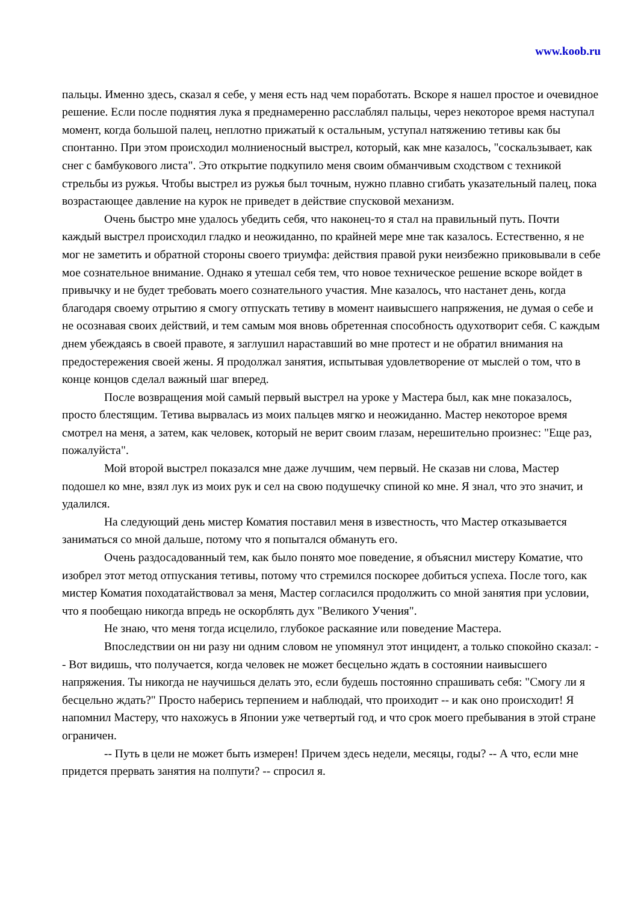www.koob.ru
пальцы. Именно здесь, сказал я себе, у меня есть над чем поработать. Вскоре я нашел простое и очевидное решение. Если после поднятия лука я преднамеренно расслаблял пальцы, через некоторое время наступал момент, когда большой палец, неплотно прижатый к остальным, уступал натяжению тетивы как бы спонтанно. При этом происходил молниеносный выстрел, который, как мне казалось, "соскальзывает, как снег с бамбукового листа". Это открытие подкупило меня своим обманчивым сходством с техникой стрельбы из ружья. Чтобы выстрел из ружья был точным, нужно плавно сгибать указательный палец, пока возрастающее давление на курок не приведет в действие спусковой механизм.
Очень быстро мне удалось убедить себя, что наконец-то я стал на правильный путь. Почти каждый выстрел происходил гладко и неожиданно, по крайней мере мне так казалось. Естественно, я не мог не заметить и обратной стороны своего триумфа: действия правой руки неизбежно приковывали в себе мое сознательное внимание. Однако я утешал себя тем, что новое техническое решение вскоре войдет в привычку и не будет требовать моего сознательного участия. Мне казалось, что настанет день, когда благодаря своему отрытию я смогу отпускать тетиву в момент наивысшего напряжения, не думая о себе и не осознавая своих действий, и тем самым моя вновь обретенная способность одухотворит себя. С каждым днем убеждаясь в своей правоте, я заглушил нараставший во мне протест и не обратил внимания на предостережения своей жены. Я продолжал занятия, испытывая удовлетворение от мыслей о том, что в конце концов сделал важный шаг вперед.
После возвращения мой самый первый выстрел на уроке у Мастера был, как мне показалось, просто блестящим. Тетива вырвалась из моих пальцев мягко и неожиданно. Мастер некоторое время смотрел на меня, а затем, как человек, который не верит своим глазам, нерешительно произнес: "Еще раз, пожалуйста".
Мой второй выстрел показался мне даже лучшим, чем первый. Не сказав ни слова, Мастер подошел ко мне, взял лук из моих рук и сел на свою подушечку спиной ко мне. Я знал, что это значит, и удалился.
На следующий день мистер Коматия поставил меня в известность, что Мастер отказывается заниматься со мной дальше, потому что я попытался обмануть его.
Очень раздосадованный тем, как было понято мое поведение, я объяснил мистеру Коматие, что изобрел этот метод отпускания тетивы, потому что стремился поскорее добиться успеха. После того, как мистер Коматия походатайствовал за меня, Мастер согласился продолжить со мной занятия при условии, что я пообещаю никогда впредь не оскорблять дух "Великого Учения".
Не знаю, что меня тогда исцелило, глубокое раскаяние или поведение Мастера.
Впоследствии он ни разу ни одним словом не упомянул этот инцидент, а только спокойно сказал: -- Вот видишь, что получается, когда человек не может бесцельно ждать в состоянии наивысшего напряжения. Ты никогда не научишься делать это, если будешь постоянно спрашивать себя: "Смогу ли я бесцельно ждать?" Просто наберись терпением и наблюдай, что проиходит -- и как оно происходит! Я напомнил Мастеру, что нахожусь в Японии уже четвертый год, и что срок моего пребывания в этой стране ограничен.
-- Путь в цели не может быть измерен! Причем здесь недели, месяцы, годы? -- А что, если мне придется прервать занятия на полпути? -- спросил я.